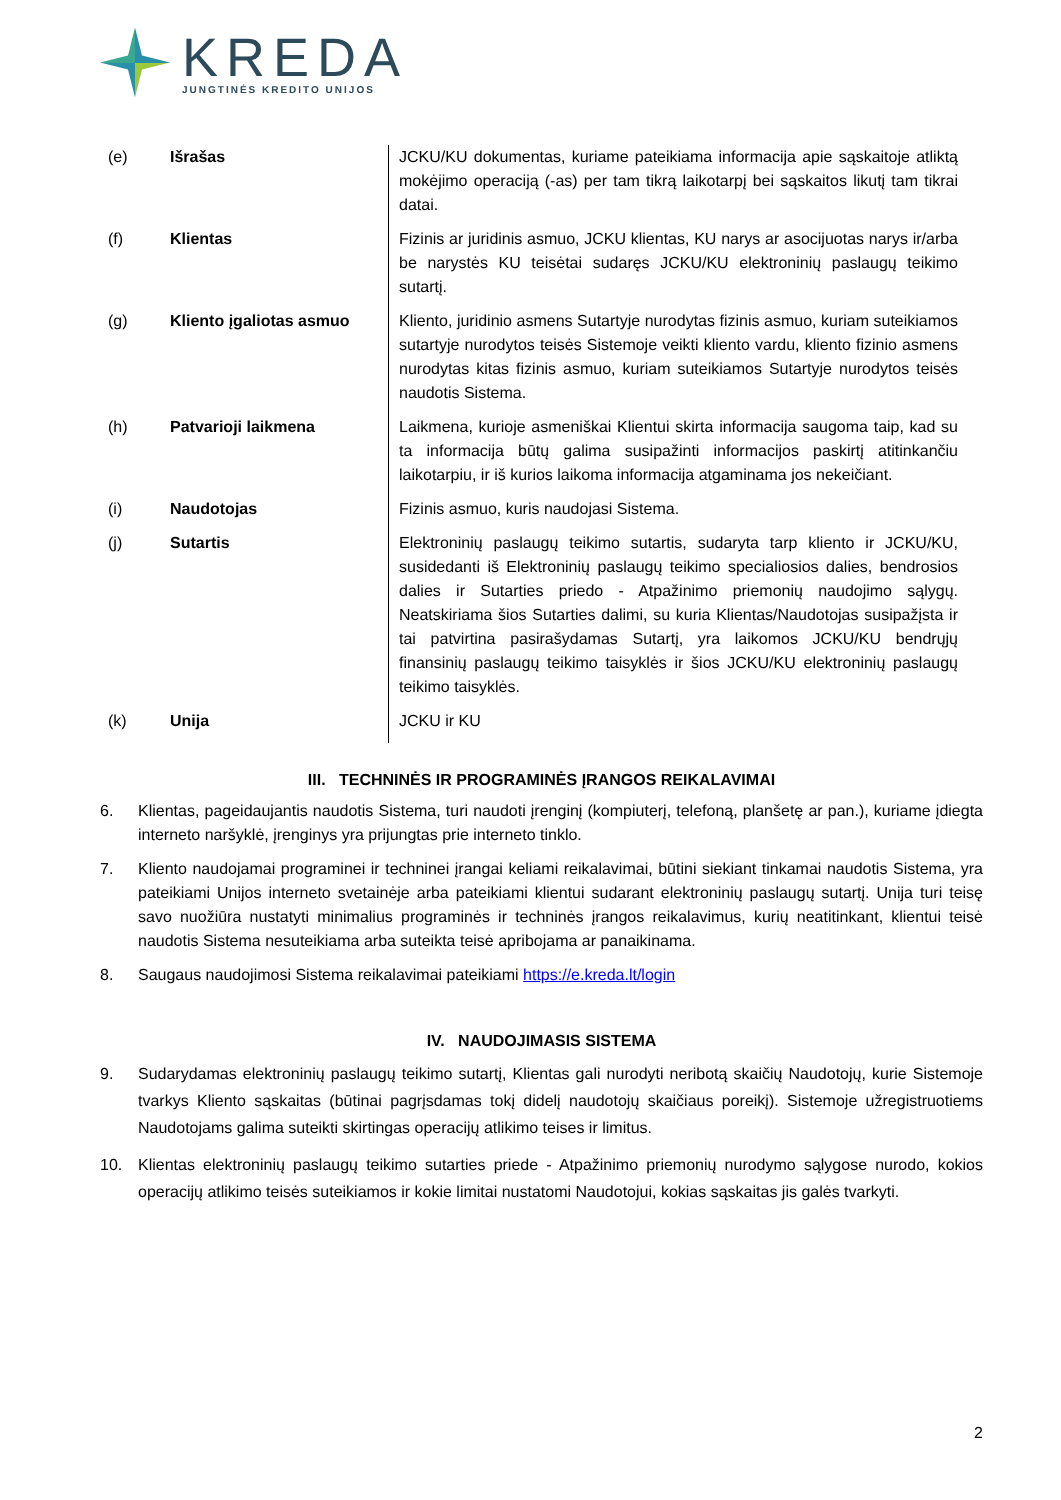KREDA
JUNGTINĖS KREDITO UNIJOS
| (e) | Išrašas | JCKU/KU dokumentas, kuriame pateikiama informacija apie sąskaitoje atliktą mokėjimo operaciją (-as) per tam tikrą laikotarpį bei sąskaitos likutį tam tikrai datai. |
| (f) | Klientas | Fizinis ar juridinis asmuo, JCKU klientas, KU narys ar asocijuotas narys ir/arba be narystės KU teisėtai sudaręs JCKU/KU elektroninių paslaugų teikimo sutartį. |
| (g) | Kliento įgaliotas asmuo | Kliento, juridinio asmens Sutartyje nurodytas fizinis asmuo, kuriam suteikiamos sutartyje nurodytos teisės Sistemoje veikti kliento vardu, kliento fizinio asmens nurodytas kitas fizinis asmuo, kuriam suteikiamos Sutartyje nurodytos teisės naudotis Sistema. |
| (h) | Patvarioji laikmena | Laikmena, kurioje asmeniškai Klientui skirta informacija saugoma taip, kad su ta informacija būtų galima susipažinti informacijos paskirtį atitinkančiu laikotarpiu, ir iš kurios laikoma informacija atgaminama jos nekeičiant. |
| (i) | Naudotojas | Fizinis asmuo, kuris naudojasi Sistema. |
| (j) | Sutartis | Elektroninių paslaugų teikimo sutartis, sudaryta tarp kliento ir JCKU/KU, susidedanti iš Elektroninių paslaugų teikimo specialiosios dalies, bendrosios dalies ir Sutarties priedo - Atpažinimo priemonių naudojimo sąlygų. Neatskiriama šios Sutarties dalimi, su kuria Klientas/Naudotojas susipažįsta ir tai patvirtina pasirašydamas Sutartį, yra laikomos JCKU/KU bendrųjų finansinių paslaugų teikimo taisyklės ir šios JCKU/KU elektroninių paslaugų teikimo taisyklės. |
| (k) | Unija | JCKU ir KU |
III. TECHNINĖS IR PROGRAMINĖS ĮRANGOS REIKALAVIMAI
6. Klientas, pageidaujantis naudotis Sistema, turi naudoti įrenginį (kompiuterį, telefoną, planšetę ar pan.), kuriame įdiegta interneto naršyklė, įrenginys yra prijungtas prie interneto tinklo.
7. Kliento naudojamai programinei ir techninei įrangai keliami reikalavimai, būtini siekiant tinkamai naudotis Sistema, yra pateikiami Unijos interneto svetainėje arba pateikiami klientui sudarant elektroninių paslaugų sutartį. Unija turi teisę savo nuožiūra nustatyti minimalius programinės ir techninės įrangos reikalavimus, kurių neatitinkant, klientui teisė naudotis Sistema nesuteikiama arba suteikta teisė apribojama ar panaikinama.
8. Saugaus naudojimosi Sistema reikalavimai pateikiami https://e.kreda.lt/login
IV. NAUDOJIMASIS SISTEMA
9. Sudarydamas elektroninių paslaugų teikimo sutartį, Klientas gali nurodyti neribotą skaičių Naudotojų, kurie Sistemoje tvarkys Kliento sąskaitas (būtinai pagrįsdamas tokį didelį naudotojų skaičiaus poreikį). Sistemoje užregistruotiems Naudotojams galima suteikti skirtingas operacijų atlikimo teises ir limitus.
10. Klientas elektroninių paslaugų teikimo sutarties priede - Atpažinimo priemonių nurodymo sąlygose nurodo, kokios operacijų atlikimo teisės suteikiamos ir kokie limitai nustatomi Naudotojui, kokias sąskaitas jis galės tvarkyti.
2